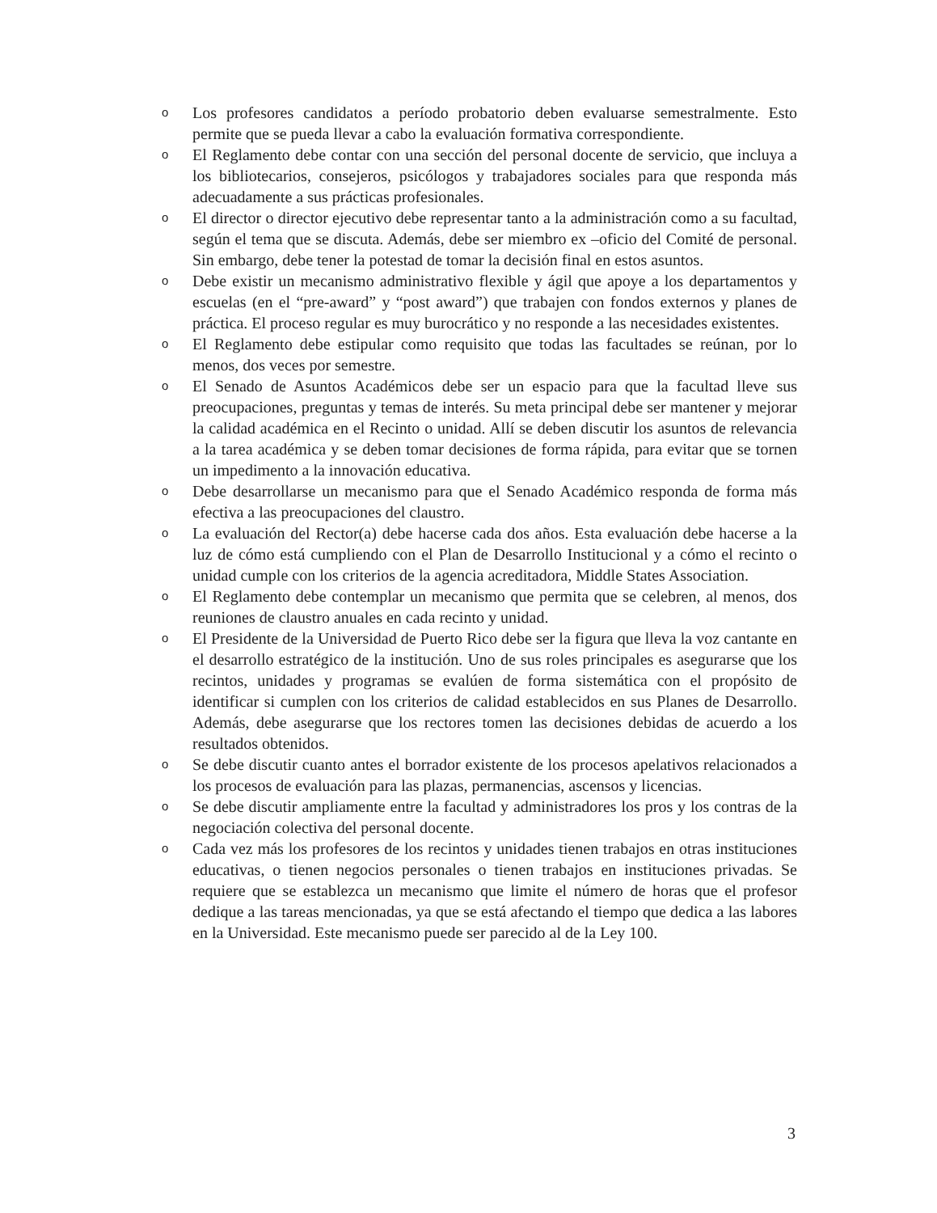o Los profesores candidatos a período probatorio deben evaluarse semestralmente. Esto permite que se pueda llevar a cabo la evaluación formativa correspondiente.
o El Reglamento debe contar con una sección del personal docente de servicio, que incluya a los bibliotecarios, consejeros, psicólogos y trabajadores sociales para que responda más adecuadamente a sus prácticas profesionales.
o El director o director ejecutivo debe representar tanto a la administración como a su facultad, según el tema que se discuta. Además, debe ser miembro ex –oficio del Comité de personal. Sin embargo, debe tener la potestad de tomar la decisión final en estos asuntos.
o Debe existir un mecanismo administrativo flexible y ágil que apoye a los departamentos y escuelas (en el “pre-award” y “post award”) que trabajen con fondos externos y planes de práctica. El proceso regular es muy burocrático y no responde a las necesidades existentes.
o El Reglamento debe estipular como requisito que todas las facultades se reúnan, por lo menos, dos veces por semestre.
o El Senado de Asuntos Académicos debe ser un espacio para que la facultad lleve sus preocupaciones, preguntas y temas de interés. Su meta principal debe ser mantener y mejorar la calidad académica en el Recinto o unidad. Allí se deben discutir los asuntos de relevancia a la tarea académica y se deben tomar decisiones de forma rápida, para evitar que se tornen un impedimento a la innovación educativa.
o Debe desarrollarse un mecanismo para que el Senado Académico responda de forma más efectiva a las preocupaciones del claustro.
o La evaluación del Rector(a) debe hacerse cada dos años. Esta evaluación debe hacerse a la luz de cómo está cumpliendo con el Plan de Desarrollo Institucional y a cómo el recinto o unidad cumple con los criterios de la agencia acreditadora, Middle States Association.
o El Reglamento debe contemplar un mecanismo que permita que se celebren, al menos, dos reuniones de claustro anuales en cada recinto y unidad.
o El Presidente de la Universidad de Puerto Rico debe ser la figura que lleva la voz cantante en el desarrollo estratégico de la institución. Uno de sus roles principales es asegurarse que los recintos, unidades y programas se evalúen de forma sistemática con el propósito de identificar si cumplen con los criterios de calidad establecidos en sus Planes de Desarrollo. Además, debe asegurarse que los rectores tomen las decisiones debidas de acuerdo a los resultados obtenidos.
o Se debe discutir cuanto antes el borrador existente de los procesos apelativos relacionados a los procesos de evaluación para las plazas, permanencias, ascensos y licencias.
o Se debe discutir ampliamente entre la facultad y administradores los pros y los contras de la negociación colectiva del personal docente.
o Cada vez más los profesores de los recintos y unidades tienen trabajos en otras instituciones educativas, o tienen negocios personales o tienen trabajos en instituciones privadas. Se requiere que se establezca un mecanismo que limite el número de horas que el profesor dedique a las tareas mencionadas, ya que se está afectando el tiempo que dedica a las labores en la Universidad. Este mecanismo puede ser parecido al de la Ley 100.
3